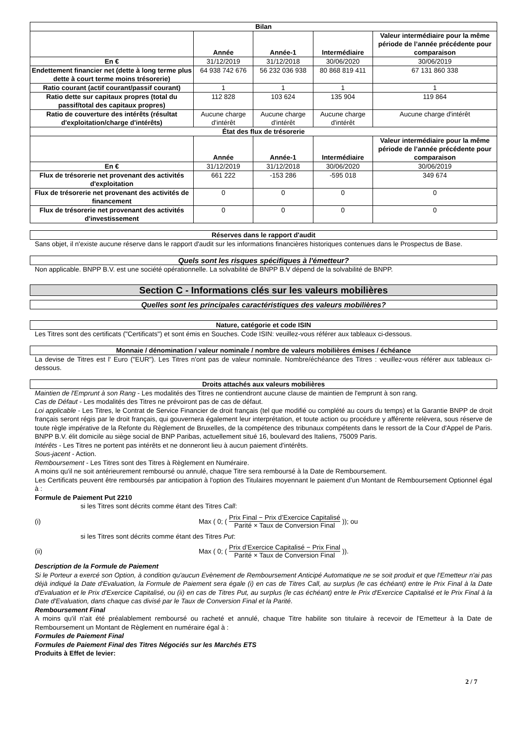| Bilan | | | | |
| --- | --- | --- | --- | --- |
| | Année | Année-1 | Intermédiaire | Valeur intermédiaire pour la même période de l’année précédente pour comparaison |
| En € | 31/12/2019 | 31/12/2018 | 30/06/2020 | 30/06/2019 |
| Endettement financier net (dette à long terme plus dette à court terme moins trésorerie) | 64 938 742 676 | 56 232 036 938 | 80 868 819 411 | 67 131 860 338 |
| Ratio courant (actif courant/passif courant) | 1 | 1 | 1 | 1 |
| Ratio dette sur capitaux propres (total du passif/total des capitaux propres) | 112 828 | 103 624 | 135 904 | 119 864 |
| Ratio de couverture des intérêts (résultat d'exploitation/charge d'intérêts) | Aucune charge d'intérêt | Aucune charge d'intérêt | Aucune charge d'intérêt | Aucune charge d'intérêt |
| État des flux de trésorerie | | | | |
| | Année | Année-1 | Intermédiaire | Valeur intermédiaire pour la même période de l’année précédente pour comparaison |
| En € | 31/12/2019 | 31/12/2018 | 30/06/2020 | 30/06/2019 |
| Flux de trésorerie net provenant des activités d'exploitation | 661 222 | -153 286 | -595 018 | 349 674 |
| Flux de trésorerie net provenant des activités de financement | 0 | 0 | 0 | 0 |
| Flux de trésorerie net provenant des activités d'investissement | 0 | 0 | 0 | 0 |
Réserves dans le rapport d'audit
Sans objet, il n'existe aucune réserve dans le rapport d'audit sur les informations financières historiques contenues dans le Prospectus de Base.
Quels sont les risques spécifiques à l'émetteur?
Non applicable. BNPP B.V. est une société opérationnelle. La solvabilité de BNPP B.V dépend de la solvabilité de BNPP.
Section C - Informations clés sur les valeurs mobilières
Quelles sont les principales caractéristiques des valeurs mobilières?
Nature, catégorie et code ISIN
Les Titres sont des certificats ("Certificats") et sont émis en Souches. Code ISIN: veuillez-vous référer aux tableaux ci-dessous.
Monnaie / dénomination / valeur nominale / nombre de valeurs mobilières émises / échéance
La devise de Titres est l' Euro ("EUR"). Les Titres n'ont pas de valeur nominale. Nombre/échéance des Titres : veuillez-vous référer aux tableaux ci-dessous.
Droits attachés aux valeurs mobilières
Maintien de l'Emprunt à son Rang - Les modalités des Titres ne contiendront aucune clause de maintien de l'emprunt à son rang.
Cas de Défaut - Les modalités des Titres ne prévoiront pas de cas de défaut.
Loi applicable - Les Titres, le Contrat de Service Financier de droit français (tel que modifié ou complété au cours du temps) et la Garantie BNPP de droit français seront régis par le droit français, qui gouvernera également leur interprétation, et toute action ou procédure y afférente relèvera, sous réserve de toute règle impérative de la Refonte du Règlement de Bruxelles, de la compétence des tribunaux compétents dans le ressort de la Cour d'Appel de Paris. BNPP B.V. élit domicile au siège social de BNP Paribas, actuellement situé 16, boulevard des Italiens, 75009 Paris.
Intérêts - Les Titres ne portent pas intérêts et ne donneront lieu à aucun paiement d'intérêts.
Sous-jacent - Action.
Remboursement - Les Titres sont des Titres à Règlement en Numéraire.
A moins qu'il ne soit antérieurement remboursé ou annulé, chaque Titre sera remboursé à la Date de Remboursement.
Les Certificats peuvent être remboursés par anticipation à l'option des Titulaires moyennant le paiement d'un Montant de Remboursement Optionnel égal à :
Formule de Paiement Put 2210
si les Titres sont décrits comme étant des Titres Call:
(i) Max ( 0; (Prix Final − Prix d’Exercice Capitalisé Parité × Taux de Conversion Final)); ou
si les Titres sont décrits comme étant des Titres Put:
(ii) Max ( 0; (Prix d’Exercice Capitalisé − Prix Final Parité × Taux de Conversion Final)).
Description de la Formule de Paiement
Si le Porteur a exercé son Option, à condition qu'aucun Evènement de Remboursement Anticipé Automatique ne se soit produit et que l'Emetteur n'ai pas déjà indiqué la Date d'Evaluation, la Formule de Paiement sera égale (i) en cas de Titres Call, au surplus (le cas échéant) entre le Prix Final à la Date d'Evaluation et le Prix d'Exercice Capitalisé, ou (ii) en cas de Titres Put, au surplus (le cas échéant) entre le Prix d'Exercice Capitalisé et le Prix Final à la Date d'Evaluation, dans chaque cas divisé par le Taux de Conversion Final et la Parité.
Remboursement Final
A moins qu'il n'ait été préalablement remboursé ou racheté et annulé, chaque Titre habilite son titulaire à recevoir de l'Emetteur à la Date de Remboursement un Montant de Règlement en numéraire égal à :
Formules de Paiement Final
Formules de Paiement Final des Titres Négociés sur les Marchés ETS
Produits à Effet de levier:
2 / 7